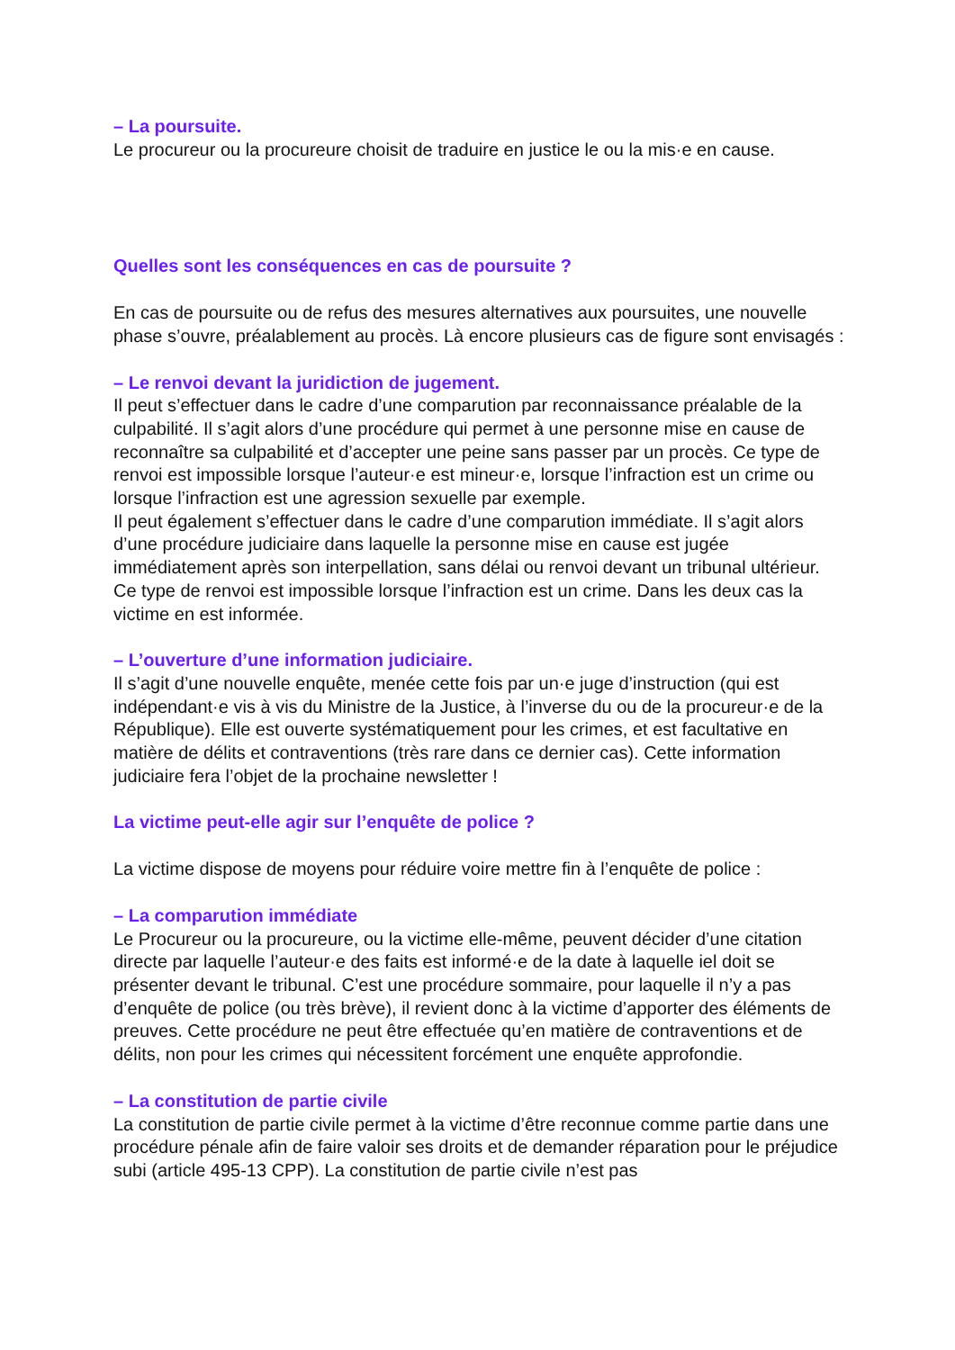– La poursuite.
Le procureur ou la procureure choisit de traduire en justice le ou la mis·e en cause.
Quelles sont les conséquences en cas de poursuite ?
En cas de poursuite ou de refus des mesures alternatives aux poursuites, une nouvelle phase s’ouvre, préalablement au procès. Là encore plusieurs cas de figure sont envisagés :
– Le renvoi devant la juridiction de jugement.
Il peut s’effectuer dans le cadre d’une comparution par reconnaissance préalable de la culpabilité. Il s’agit alors d’une procédure qui permet à une personne mise en cause de reconnaître sa culpabilité et d’accepter une peine sans passer par un procès. Ce type de renvoi est impossible lorsque l’auteur·e est mineur·e, lorsque l’infraction est un crime ou lorsque l’infraction est une agression sexuelle par exemple.
Il peut également s’effectuer dans le cadre d’une comparution immédiate. Il s’agit alors d’une procédure judiciaire dans laquelle la personne mise en cause est jugée immédiatement après son interpellation, sans délai ou renvoi devant un tribunal ultérieur. Ce type de renvoi est impossible lorsque l’infraction est un crime. Dans les deux cas la victime en est informée.
– L’ouverture d’une information judiciaire.
Il s’agit d’une nouvelle enquête, menée cette fois par un·e juge d’instruction (qui est indépendant·e vis à vis du Ministre de la Justice, à l’inverse du ou de la procureur·e de la République). Elle est ouverte systématiquement pour les crimes, et est facultative en matière de délits et contraventions (très rare dans ce dernier cas). Cette information judiciaire fera l’objet de la prochaine newsletter !
La victime peut-elle agir sur l’enquête de police ?
La victime dispose de moyens pour réduire voire mettre fin à l’enquête de police :
– La comparution immédiate
Le Procureur ou la procureure, ou la victime elle-même, peuvent décider d’une citation directe par laquelle l’auteur·e des faits est informé·e de la date à laquelle iel doit se présenter devant le tribunal. C’est une procédure sommaire, pour laquelle il n’y a pas d’enquête de police (ou très brève), il revient donc à la victime d’apporter des éléments de preuves. Cette procédure ne peut être effectuée qu’en matière de contraventions et de délits, non pour les crimes qui nécessitent forcément une enquête approfondie.
– La constitution de partie civile
La constitution de partie civile permet à la victime d’être reconnue comme partie dans une procédure pénale afin de faire valoir ses droits et de demander réparation pour le préjudice subi (article 495-13 CPP). La constitution de partie civile n’est pas